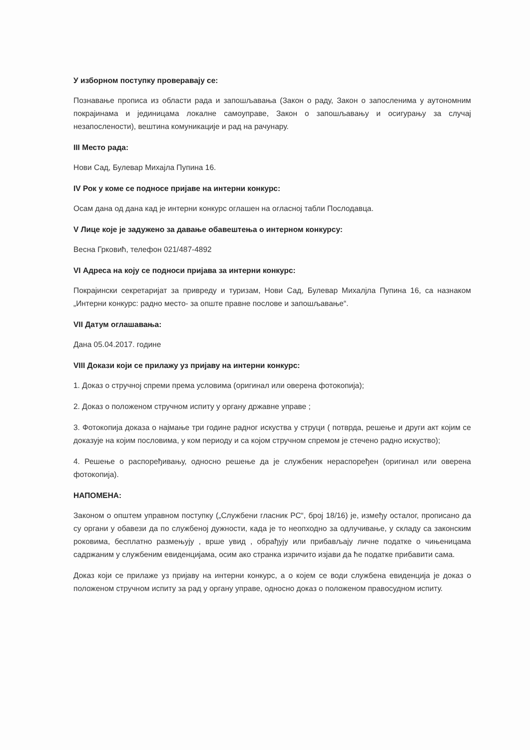У изборном поступку проверавају се:
Познавање прописа из области рада и запошљавања (Закон о раду, Закон о запосленима у аутономним покрајинама и јединицама локалне самоуправе, Закон о запошљавању и осигурању за случај незапослености), вештина комуникације и рад на рачунару.
III Место рада:
Нови Сад, Булевар Михајла Пупина 16.
IV Рок у коме се подносе пријаве на интерни конкурс:
Осам дана од дана кад је интерни конкурс оглашен на огласној табли Послодавца.
V Лице које је задужено за давање обавештења о интерном конкурсу:
Весна Грковић, телефон 021/487-4892
VI Адреса на коју се подноси пријава за интерни конкурс:
Покрајински секретаријат за привреду и туризам, Нови Сад, Булевар Михалјла Пупина 16, са назнаком „Интерни конкурс: радно место- за опште правне послове и запошљавање“.
VII Датум оглашавања:
Дана 05.04.2017. године
VIII Докази који се прилажу уз пријаву на интерни конкурс:
1. Доказ о стручној спреми према условима (оригинал или оверена фотокопија);
2. Доказ о положеном стручном испиту у органу државне управе ;
3. Фотокопија доказа о најмање три године радног искуства у струци ( потврда, решење и други акт којим се доказује на којим пословима, у ком периоду и са којом стручном спремом је стечено радно искуство);
4. Решење о распоређивању, односно решење да је службеник нераспоређен (оригинал или оверена фотокопија).
НАПОМЕНА:
Законом о општем управном поступку („Службени гласник РС“, број 18/16) је, између осталог, прописано да су органи у обавези да по службеној дужности, када је то неопходно за одлучивање, у складу са законским роковима, бесплатно размењују , врше увид , обрађују или прибављају личне податке о чињеницама садржаним у службеним евиденцијама, осим ако странка изричито изјави да ће податке прибавити сама.
Доказ који се прилаже уз пријаву на интерни конкурс, а о којем се води службена евиденција је доказ о положеном стручном испиту за рад у органу управе, односно доказ о положеном правосудном испиту.